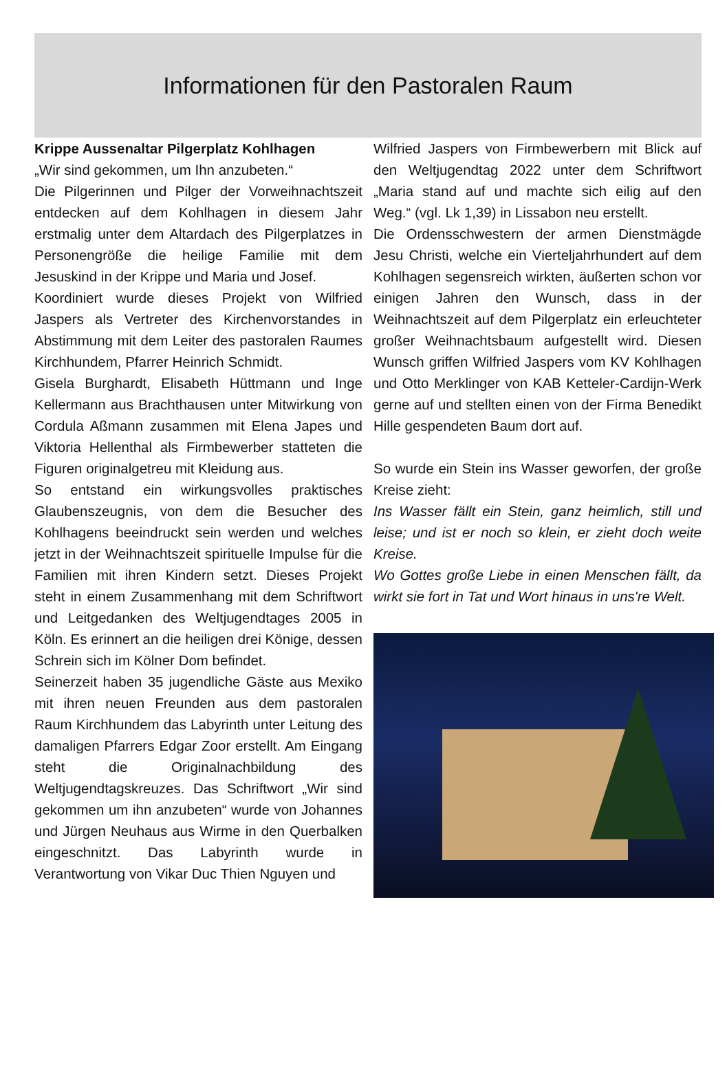Informationen für den Pastoralen Raum
Krippe Aussenaltar Pilgerplatz Kohlhagen
„Wir sind gekommen, um Ihn anzubeten.“
Die Pilgerinnen und Pilger der Vorweihnachtszeit entdecken auf dem Kohlhagen in diesem Jahr erstmalig unter dem Altardach des Pilgerplatzes in Personengröße die heilige Familie mit dem Jesuskind in der Krippe und Maria und Josef.
Koordiniert wurde dieses Projekt von Wilfried Jaspers als Vertreter des Kirchenvorstandes in Abstimmung mit dem Leiter des pastoralen Raumes Kirchhundem, Pfarrer Heinrich Schmidt.
Gisela Burghardt, Elisabeth Hüttmann und Inge Kellermann aus Brachthausen unter Mitwirkung von Cordula Aßmann zusammen mit Elena Japes und Viktoria Hellenthal als Firmbewerber statteten die Figuren originalgetreu mit Kleidung aus.
So entstand ein wirkungsvolles praktisches Glaubenszeugnis, von dem die Besucher des Kohlhagens beeindruckt sein werden und welches jetzt in der Weihnachtszeit spirituelle Impulse für die Familien mit ihren Kindern setzt. Dieses Projekt steht in einem Zusammenhang mit dem Schriftwort und Leitgedanken des Weltjugendtages 2005 in Köln. Es erinnert an die heiligen drei Könige, dessen Schrein sich im Kölner Dom befindet.
Seinerzeit haben 35 jugendliche Gäste aus Mexiko mit ihren neuen Freunden aus dem pastoralen Raum Kirchhundem das Labyrinth unter Leitung des damaligen Pfarrers Edgar Zoor erstellt. Am Eingang steht die Originalnachbildung des Weltjugendtagskreuzes. Das Schriftwort „Wir sind gekommen um ihn anzubeten“ wurde von Johannes und Jürgen Neuhaus aus Wirme in den Querbalken eingeschnitzt. Das Labyrinth wurde in Verantwortung von Vikar Duc Thien Nguyen und
Wilfried Jaspers von Firmbewerbern mit Blick auf den Weltjugendtag 2022 unter dem Schriftwort „Maria stand auf und machte sich eilig auf den Weg.“ (vgl. Lk 1,39) in Lissabon neu erstellt.
Die Ordensschwestern der armen Dienstmägde Jesu Christi, welche ein Vierteljahrhundert auf dem Kohlhagen segensreich wirkten, äußerten schon vor einigen Jahren den Wunsch, dass in der Weihnachtszeit auf dem Pilgerplatz ein erleuchteter großer Weihnachtsbaum aufgestellt wird. Diesen Wunsch griffen Wilfried Jaspers vom KV Kohlhagen und Otto Merklinger von KAB Ketteler-Cardijn-Werk gerne auf und stellten einen von der Firma Benedikt Hille gespendeten Baum dort auf.
So wurde ein Stein ins Wasser geworfen, der große Kreise zieht:
Ins Wasser fällt ein Stein, ganz heimlich, still und leise; und ist er noch so klein, er zieht doch weite Kreise.
Wo Gottes große Liebe in einen Menschen fällt, da wirkt sie fort in Tat und Wort hinaus in uns're Welt.